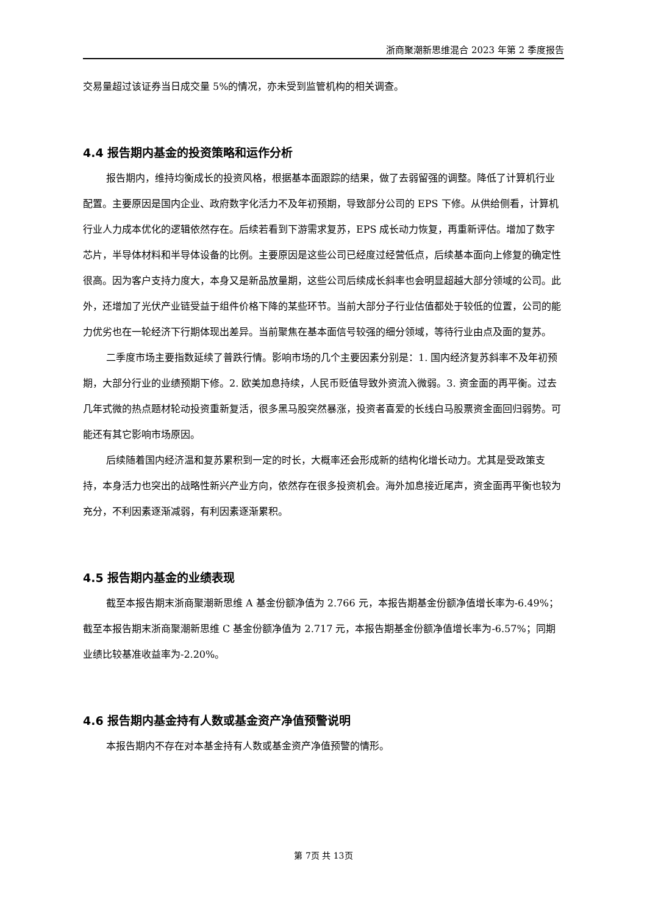浙商聚潮新思维混合 2023 年第 2 季度报告
交易量超过该证券当日成交量 5%的情况，亦未受到监管机构的相关调查。
4.4 报告期内基金的投资策略和运作分析
报告期内，维持均衡成长的投资风格，根据基本面跟踪的结果，做了去弱留强的调整。降低了计算机行业配置。主要原因是国内企业、政府数字化活力不及年初预期，导致部分公司的 EPS 下修。从供给侧看，计算机行业人力成本优化的逻辑依然存在。后续若看到下游需求复苏，EPS 成长动力恢复，再重新评估。增加了数字芯片，半导体材料和半导体设备的比例。主要原因是这些公司已经度过经营低点，后续基本面向上修复的确定性很高。因为客户支持力度大，本身又是新品放量期，这些公司后续成长斜率也会明显超越大部分领域的公司。此外，还增加了光伏产业链受益于组件价格下降的某些环节。当前大部分子行业估值都处于较低的位置，公司的能力优劣也在一轮经济下行期体现出差异。当前聚焦在基本面信号较强的细分领域，等待行业由点及面的复苏。
二季度市场主要指数延续了普跌行情。影响市场的几个主要因素分别是：1. 国内经济复苏斜率不及年初预期，大部分行业的业绩预期下修。2. 欧美加息持续，人民币贬值导致外资流入微弱。3. 资金面的再平衡。过去几年式微的热点题材轮动投资重新复活，很多黑马股突然暴涨，投资者喜爱的长线白马股票资金面回归弱势。可能还有其它影响市场原因。
后续随着国内经济温和复苏累积到一定的时长，大概率还会形成新的结构化增长动力。尤其是受政策支持，本身活力也突出的战略性新兴产业方向，依然存在很多投资机会。海外加息接近尾声，资金面再平衡也较为充分，不利因素逐渐减弱，有利因素逐渐累积。
4.5 报告期内基金的业绩表现
截至本报告期末浙商聚潮新思维 A 基金份额净值为 2.766 元，本报告期基金份额净值增长率为-6.49%；截至本报告期末浙商聚潮新思维 C 基金份额净值为 2.717 元，本报告期基金份额净值增长率为-6.57%；同期业绩比较基准收益率为-2.20%。
4.6 报告期内基金持有人数或基金资产净值预警说明
本报告期内不存在对本基金持有人数或基金资产净值预警的情形。
第 7页 共 13页